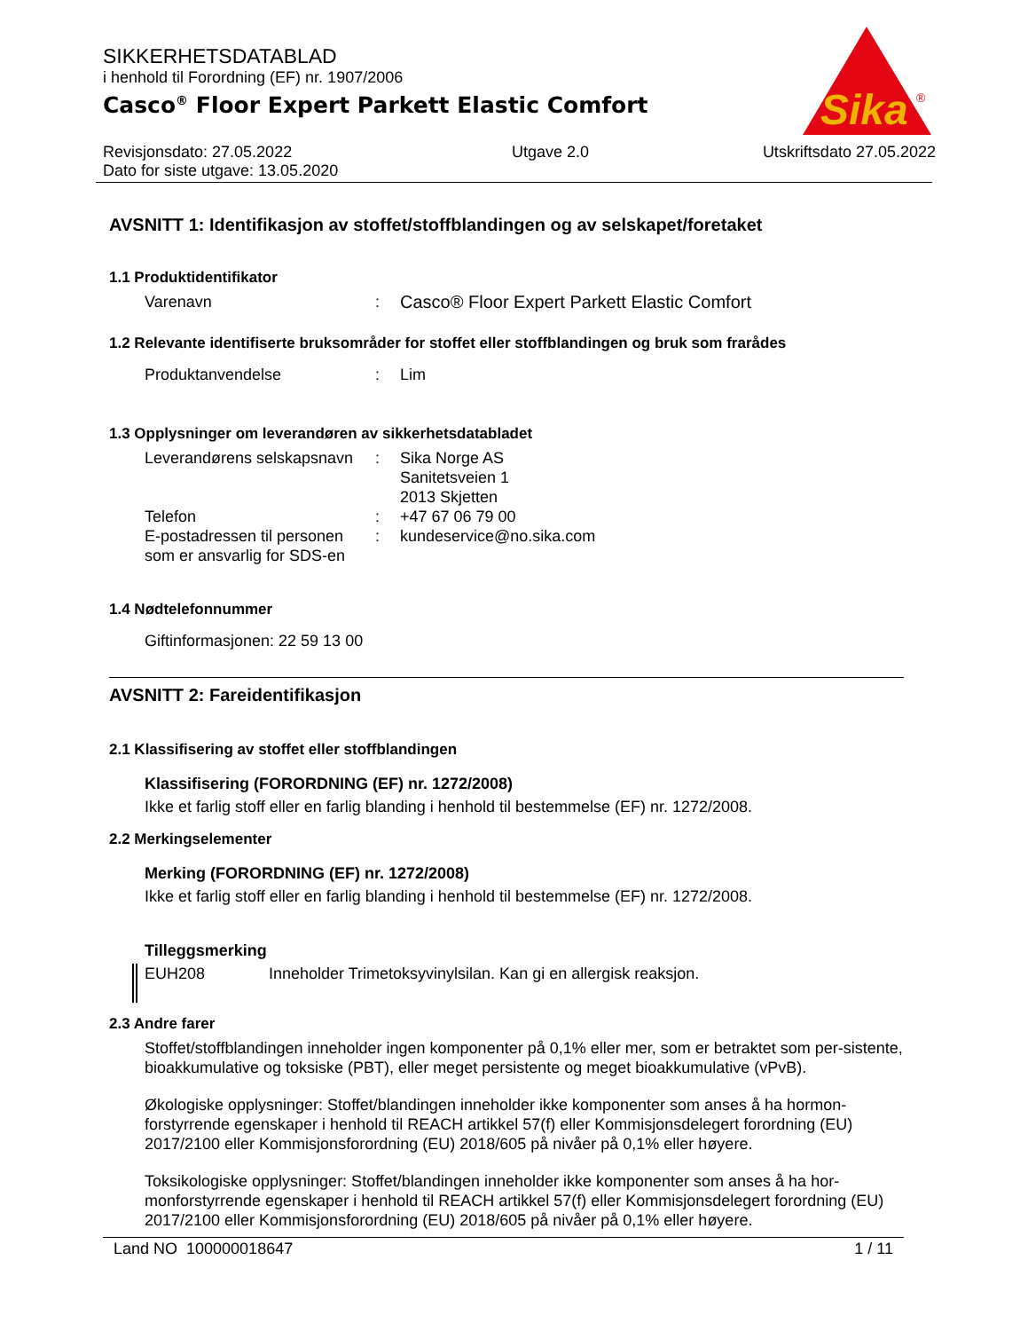Sika
®
SIKKERHETSDATABLAD
i henhold til Forordning (EF) nr. 1907/2006
Casco<sup>®</sup> Floor Expert Parkett Elastic Comfort
Revisjonsdato: 27.05.2022
Dato for siste utgave: 13.05.2020
Utgave 2.0 Utskriftsdato 27.05.2022
AVSNITT 1: Identifikasjon av stoffet/stoffblandingen og av selskapet/foretaket
1.1 Produktidentifikator
Varenavn : Casco® Floor Expert Parkett Elastic Comfort
1.2 Relevante identifiserte bruksområder for stoffet eller stoffblandingen og bruk som frarådes
Produktanvendelse : Lim
1.3 Opplysninger om leverandøren av sikkerhetsdatabladet
Leverandørens selskapsnavn
: Sika Norge AS
Sanitetsveien 1
2013 Skjetten
Telefon : +47 67 06 79 00
E-postadressen til personen som er ansvarlig for SDS-en
: kundeservice@no.sika.com
1.4 Nødtelefonnummer
Giftinformasjonen: 22 59 13 00
AVSNITT 2: Fareidentifikasjon
2.1 Klassifisering av stoffet eller stoffblandingen
Klassifisering (FORORDNING (EF) nr. 1272/2008)
Ikke et farlig stoff eller en farlig blanding i henhold til bestemmelse (EF) nr. 1272/2008.
2.2 Merkingselementer
Merking (FORORDNING (EF) nr. 1272/2008)
Ikke et farlig stoff eller en farlig blanding i henhold til bestemmelse (EF) nr. 1272/2008.
Tilleggsmerking
EUH208 Inneholder Trimetoksyvinylsilan. Kan gi en allergisk reaksjon.
2.3 Andre farer
Stoffet/stoffblandingen inneholder ingen komponenter på 0,1% eller mer, som er betraktet som per-sistente, bioakkumulative og toksiske (PBT), eller meget persistente og meget bioakkumulative (vPvB).
Økologiske opplysninger: Stoffet/blandingen inneholder ikke komponenter som anses å ha hormon-forstyrrende egenskaper i henhold til REACH artikkel 57(f) eller Kommisjonsdelegert forordning (EU) 2017/2100 eller Kommisjonsforordning (EU) 2018/605 på nivåer på 0,1% eller høyere.
Toksikologiske opplysninger: Stoffet/blandingen inneholder ikke komponenter som anses å ha hor-monforstyrrende egenskaper i henhold til REACH artikkel 57(f) eller Kommisjonsdelegert forordning (EU) 2017/2100 eller Kommisjonsforordning (EU) 2018/605 på nivåer på 0,1% eller høyere.
Land NO 100000018647 1 / 11